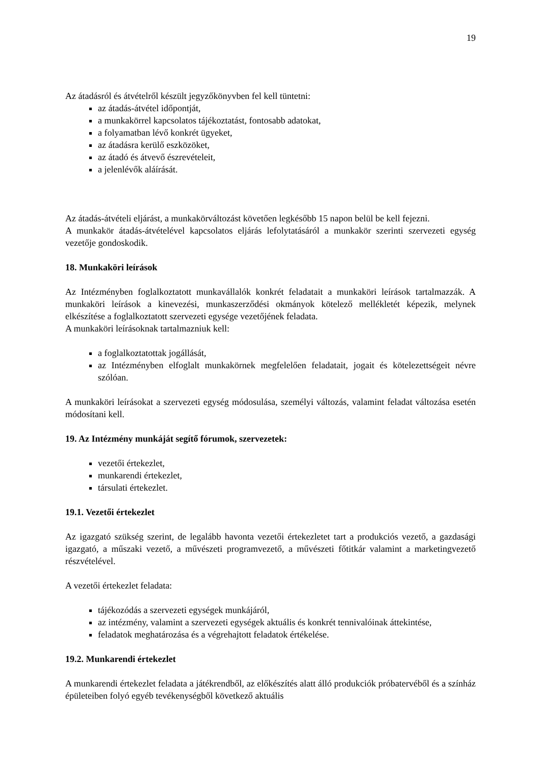19
Az átadásról és átvételről készült jegyzőkönyvben fel kell tüntetni:
az átadás-átvétel időpontját,
a munkakörrel kapcsolatos tájékoztatást, fontosabb adatokat,
a folyamatban lévő konkrét ügyeket,
az átadásra kerülő eszközöket,
az átadó és átvevő észrevételeit,
a jelenlévők aláírását.
Az átadás-átvételi eljárást, a munkakörváltozást követően legkésőbb 15 napon belül be kell fejezni.
A munkakör átadás-átvételével kapcsolatos eljárás lefolytatásáról a munkakör szerinti szervezeti egység vezetője gondoskodik.
18. Munkaköri leírások
Az Intézményben foglalkoztatott munkavállalók konkrét feladatait a munkaköri leírások tartalmazzák. A munkaköri leírások a kinevezési, munkaszerződési okmányok kötelező mellékletét képezik, melynek elkészítése a foglalkoztatott szervezeti egysége vezetőjének feladata.
A munkaköri leírásoknak tartalmazniuk kell:
a foglalkoztatottak jogállását,
az Intézményben elfoglalt munkakörnek megfelelően feladatait, jogait és kötelezettségeit névre szólóan.
A munkaköri leírásokat a szervezeti egység módosulása, személyi változás, valamint feladat változása esetén módosítani kell.
19. Az Intézmény munkáját segítő fórumok, szervezetek:
vezetői értekezlet,
munkarendi értekezlet,
társulati értekezlet.
19.1. Vezetői értekezlet
Az igazgató szükség szerint, de legalább havonta vezetői értekezletet tart a produkciós vezető, a gazdasági igazgató, a műszaki vezető, a művészeti programvezető, a művészeti főtitkár valamint a marketingvezető részvételével.
A vezetői értekezlet feladata:
tájékozódás a szervezeti egységek munkájáról,
az intézmény, valamint a szervezeti egységek aktuális és konkrét tennivalóinak áttekintése,
feladatok meghatározása és a végrehajtott feladatok értékelése.
19.2. Munkarendi értekezlet
A munkarendi értekezlet feladata a játékrendből, az előkészítés alatt álló produkciók próbatervéből és a színház épületeiben folyó egyéb tevékenységből következő aktuális